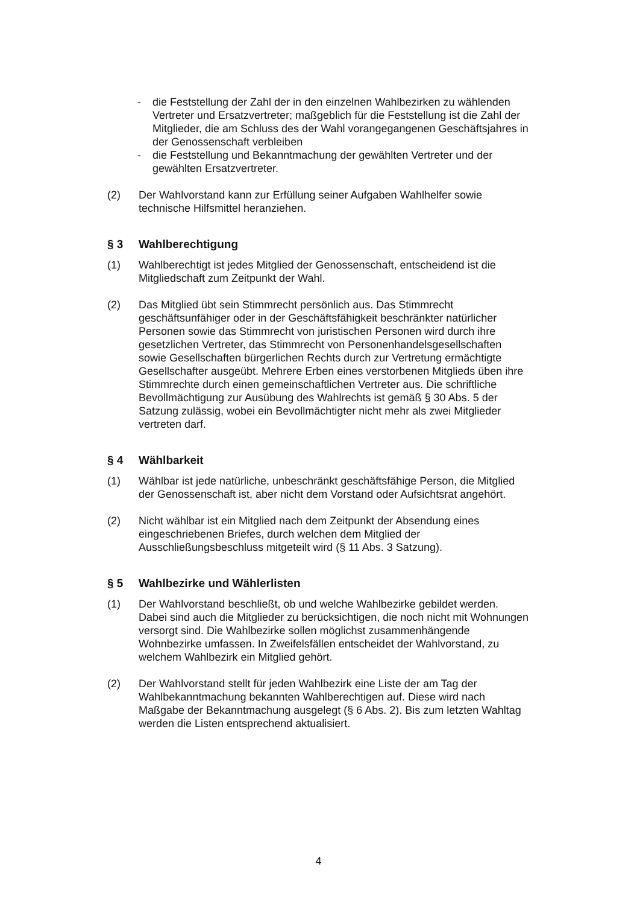- die Feststellung der Zahl der in den einzelnen Wahlbezirken zu wählenden Vertreter und Ersatzvertreter; maßgeblich für die Feststellung ist die Zahl der Mitglieder, die am Schluss des der Wahl vorangegangenen Geschäftsjahres in der Genossenschaft verbleiben
- die Feststellung und Bekanntmachung der gewählten Vertreter und der gewählten Ersatzvertreter.
(2) Der Wahlvorstand kann zur Erfüllung seiner Aufgaben Wahlhelfer sowie technische Hilfsmittel heranziehen.
§ 3 Wahlberechtigung
(1) Wahlberechtigt ist jedes Mitglied der Genossenschaft, entscheidend ist die Mitgliedschaft zum Zeitpunkt der Wahl.
(2) Das Mitglied übt sein Stimmrecht persönlich aus. Das Stimmrecht geschäftsunfähiger oder in der Geschäftsfähigkeit beschränkter natürlicher Personen sowie das Stimmrecht von juristischen Personen wird durch ihre gesetzlichen Vertreter, das Stimmrecht von Personenhandelsgesellschaften sowie Gesellschaften bürgerlichen Rechts durch zur Vertretung ermächtigte Gesellschafter ausgeübt. Mehrere Erben eines verstorbenen Mitglieds üben ihre Stimmrechte durch einen gemeinschaftlichen Vertreter aus. Die schriftliche Bevollmächtigung zur Ausübung des Wahlrechts ist gemäß § 30 Abs. 5 der Satzung zulässig, wobei ein Bevollmächtigter nicht mehr als zwei Mitglieder vertreten darf.
§ 4 Wählbarkeit
(1) Wählbar ist jede natürliche, unbeschränkt geschäftsfähige Person, die Mitglied der Genossenschaft ist, aber nicht dem Vorstand oder Aufsichtsrat angehört.
(2) Nicht wählbar ist ein Mitglied nach dem Zeitpunkt der Absendung eines eingeschriebenen Briefes, durch welchen dem Mitglied der Ausschließungsbeschluss mitgeteilt wird (§ 11 Abs. 3 Satzung).
§ 5 Wahlbezirke und Wählerlisten
(1) Der Wahlvorstand beschließt, ob und welche Wahlbezirke gebildet werden. Dabei sind auch die Mitglieder zu berücksichtigen, die noch nicht mit Wohnungen versorgt sind. Die Wahlbezirke sollen möglichst zusammenhängende Wohnbezirke umfassen. In Zweifelsfällen entscheidet der Wahlvorstand, zu welchem Wahlbezirk ein Mitglied gehört.
(2) Der Wahlvorstand stellt für jeden Wahlbezirk eine Liste der am Tag der Wahlbekanntmachung bekannten Wahlberechtigen auf. Diese wird nach Maßgabe der Bekanntmachung ausgelegt (§ 6 Abs. 2). Bis zum letzten Wahltag werden die Listen entsprechend aktualisiert.
4